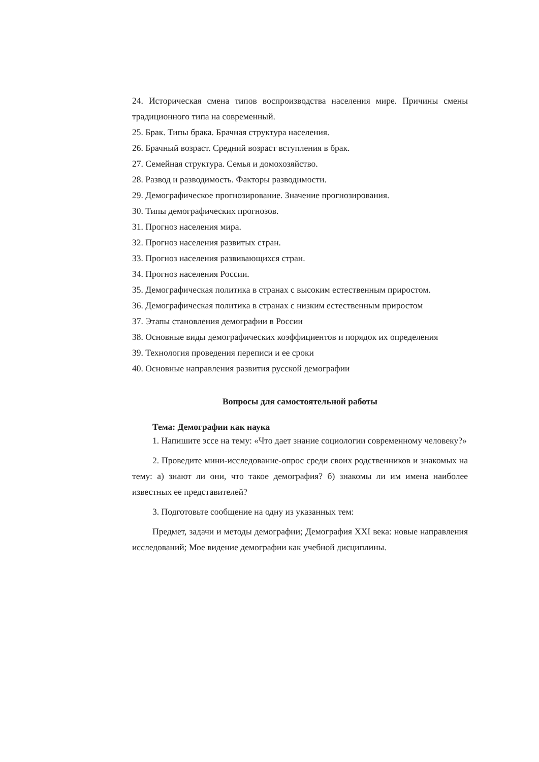24. Историческая смена типов воспроизводства населения мире. Причины смены традиционного типа на современный.
25. Брак. Типы брака. Брачная структура населения.
26. Брачный возраст. Средний возраст вступления в брак.
27. Семейная структура. Семья и домохозяйство.
28. Развод и разводимость. Факторы разводимости.
29. Демографическое прогнозирование. Значение прогнозирования.
30. Типы демографических прогнозов.
31. Прогноз населения мира.
32. Прогноз населения развитых стран.
33. Прогноз населения развивающихся стран.
34. Прогноз населения России.
35. Демографическая политика в странах с высоким естественным приростом.
36. Демографическая политика в странах с низким естественным приростом
37. Этапы становления демографии в России
38. Основные виды демографических коэффициентов и порядок их определения
39. Технология проведения переписи и ее сроки
40. Основные направления развития русской демографии
Вопросы для самостоятельной работы
Тема: Демографии как наука
1. Напишите эссе на тему: «Что дает знание социологии современному человеку?»
2. Проведите мини-исследование-опрос среди своих родственников и знакомых на тему: а) знают ли они, что такое демография? б) знакомы ли им имена наиболее известных ее представителей?
3. Подготовьте сообщение на одну из указанных тем:
Предмет, задачи и методы демографии; Демография XXI века: новые направления исследований; Мое видение демографии как учебной дисциплины.